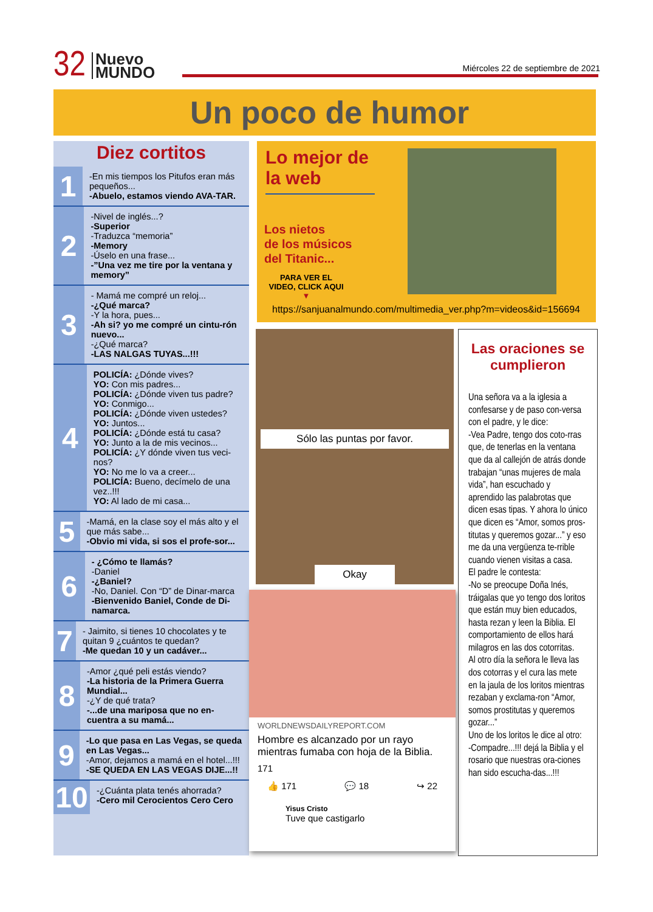32
Nuevo
MUNDO
Miércoles 22 de septiembre de 2021
Un poco de humor
Diez cortitos
1
-En mis tiempos los Pitufos eran más pequeños...
-Abuelo, estamos viendo AVA-TAR.
2
-Nivel de inglés...?
-Superior
-Traduzca “memoria”
-Memory
-Úselo en una frase...
-”Una vez me tire por la ventana y memory”
3
- Mamá me compré un reloj...
-¿Qué marca?
-Y la hora, pues...
-Ah si? yo me compré un cintu-rón nuevo...
-¿Qué marca?
-LAS NALGAS TUYAS...!!!
4
POLICÍA: ¿Dónde vives?
YO: Con mis padres...
POLICÍA: ¿Dónde viven tus padre?
YO: Conmigo...
POLICÍA: ¿Dónde viven ustedes?
YO: Juntos...
POLICÍA: ¿Dónde está tu casa?
YO: Junto a la de mis vecinos...
POLICÍA: ¿Y dónde viven tus veci-nos?
YO: No me lo va a creer...
POLICÍA: Bueno, decímelo de una vez..!!!
YO: Al lado de mi casa...
5
-Mamá, en la clase soy el más alto y el que más sabe...
-Obvio mi vida, si sos el profe-sor...
6
- ¿Cómo te llamás?
-Daniel
-¿Baniel?
-No, Daniel. Con “D” de Dinar-marca
-Bienvenido Baniel, Conde de Di-namarca.
7
- Jaimito, si tienes 10 chocolates y te quitan 9 ¿cuántos te quedan?
-Me quedan 10 y un cadáver...
8
-Amor ¿qué peli estás viendo?
-La historia de la Primera Guerra Mundial...
-¿Y de qué trata?
-...de una mariposa que no en-cuentra a su mamá...
9
-Lo que pasa en Las Vegas, se queda en Las Vegas...
-Amor, dejamos a mamá en el hotel...!!!
-SE QUEDA EN LAS VEGAS DIJE...!!
10
-¿Cuánta plata tenés ahorrada?
-Cero mil Cerocientos Cero Cero
Lo mejor de la web
Los nietos
de los músicos
del Titanic...
PARA VER EL VIDEO, CLICK AQUI ▼
https://sanjuanalmundo.com/multimedia_ver.php?m=videos&id=156694
Sólo las puntas por favor.
Okay
WORLDNEWSDAILYREPORT.COM
Hombre es alcanzado por un rayo mientras fumaba con hoja de la Biblia.
171
👍 171 💬 18 ↪ 22
Yisus Cristo
Tuve que castigarlo
Las oraciones se cumplieron
Una señora va a la iglesia a confesarse y de paso con-versa con el padre, y le dice:
-Vea Padre, tengo dos coto-rras que, de tenerlas en la ventana que da al callejón de atrás donde trabajan “unas mujeres de mala vida”, han escuchado y aprendido las palabrotas que dicen esas tipas. Y ahora lo único que dicen es “Amor, somos pros-titutas y queremos gozar...” y eso me da una vergüenza te-rrible cuando vienen visitas a casa.
El padre le contesta:
-No se preocupe Doña Inés, tráigalas que yo tengo dos loritos que están muy bien educados, hasta rezan y leen la Biblia. El comportamiento de ellos hará milagros en las dos cotorritas.
Al otro día la señora le lleva las dos cotorras y el cura las mete en la jaula de los loritos mientras rezaban y exclama-ron “Amor, somos prostitutas y queremos gozar...”
Uno de los loritos le dice al otro:
-Compadre...!!! dejá la Biblia y el rosario que nuestras ora-ciones han sido escucha-das...!!!